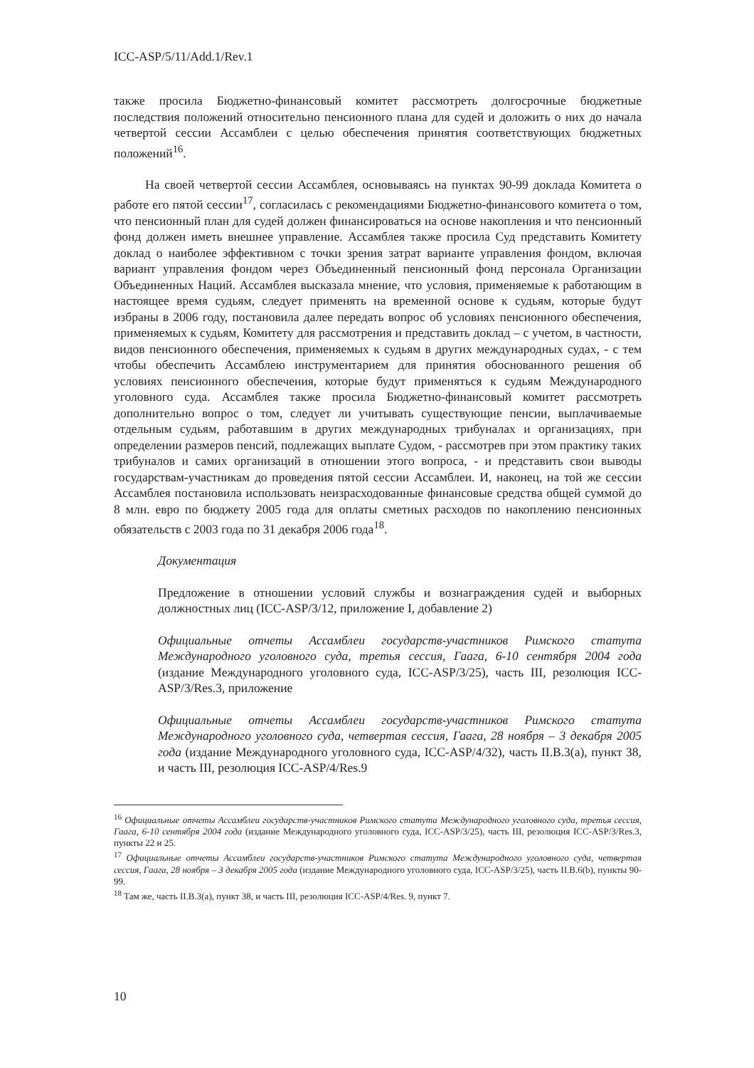ICC-ASP/5/11/Add.1/Rev.1
также просила Бюджетно-финансовый комитет рассмотреть долгосрочные бюджетные последствия положений относительно пенсионного плана для судей и доложить о них до начала четвертой сессии Ассамблеи с целью обеспечения принятия соответствующих бюджетных положений<sup>16</sup>.
На своей четвертой сессии Ассамблея, основываясь на пунктах 90-99 доклада Комитета о работе его пятой сессии<sup>17</sup>, согласилась с рекомендациями Бюджетно-финансового комитета о том, что пенсионный план для судей должен финансироваться на основе накопления и что пенсионный фонд должен иметь внешнее управление. Ассамблея также просила Суд представить Комитету доклад о наиболее эффективном с точки зрения затрат варианте управления фондом, включая вариант управления фондом через Объединенный пенсионный фонд персонала Организации Объединенных Наций. Ассамблея высказала мнение, что условия, применяемые к работающим в настоящее время судьям, следует применять на временной основе к судьям, которые будут избраны в 2006 году, постановила далее передать вопрос об условиях пенсионного обеспечения, применяемых к судьям, Комитету для рассмотрения и представить доклад – с учетом, в частности, видов пенсионного обеспечения, применяемых к судьям в других международных судах, - с тем чтобы обеспечить Ассамблею инструментарием для принятия обоснованного решения об условиях пенсионного обеспечения, которые будут применяться к судьям Международного уголовного суда. Ассамблея также просила Бюджетно-финансовый комитет рассмотреть дополнительно вопрос о том, следует ли учитывать существующие пенсии, выплачиваемые отдельным судьям, работавшим в других международных трибуналах и организациях, при определении размеров пенсий, подлежащих выплате Судом, - рассмотрев при этом практику таких трибуналов и самих организаций в отношении этого вопроса, - и представить свои выводы государствам-участникам до проведения пятой сессии Ассамблеи. И, наконец, на той же сессии Ассамблея постановила использовать неизрасходованные финансовые средства общей суммой до 8 млн. евро по бюджету 2005 года для оплаты сметных расходов по накоплению пенсионных обязательств с 2003 года по 31 декабря 2006 года<sup>18</sup>.
Документация
Предложение в отношении условий службы и вознаграждения судей и выборных должностных лиц (ICC-ASP/3/12, приложение I, добавление 2)
Официальные отчеты Ассамблеи государств-участников Римского статута Международного уголовного суда, третья сессия, Гаага, 6-10 сентября 2004 года (издание Международного уголовного суда, ICC-ASP/3/25), часть III, резолюция ICC-ASP/3/Res.3, приложение
Официальные отчеты Ассамблеи государств-участников Римского статута Международного уголовного суда, четвертая сессия, Гаага, 28 ноября – 3 декабря 2005 года (издание Международного уголовного суда, ICC-ASP/4/32), часть II.B.3(a), пункт 38, и часть III, резолюция ICC-ASP/4/Res.9
<sup>16</sup> Официальные отчеты Ассамблеи государств-участников Римского статута Международного уголовного суда, третья сессия, Гаага, 6-10 сентября 2004 года (издание Международного уголовного суда, ICC-ASP/3/25), часть III, резолюция ICC-ASP/3/Res.3, пункты 22 и 25.
<sup>17</sup> Официальные отчеты Ассамблеи государств-участников Римского статута Международного уголовного суда, четвертая сессия, Гаага, 28 ноября – 3 декабря 2005 года (издание Международного уголовного суда, ICC-ASP/3/25), часть II.B.6(b), пункты 90-99.
<sup>18</sup> Там же, часть II.B.3(a), пункт 38, и часть III, резолюция ICC-ASP/4/Res. 9, пункт 7.
10